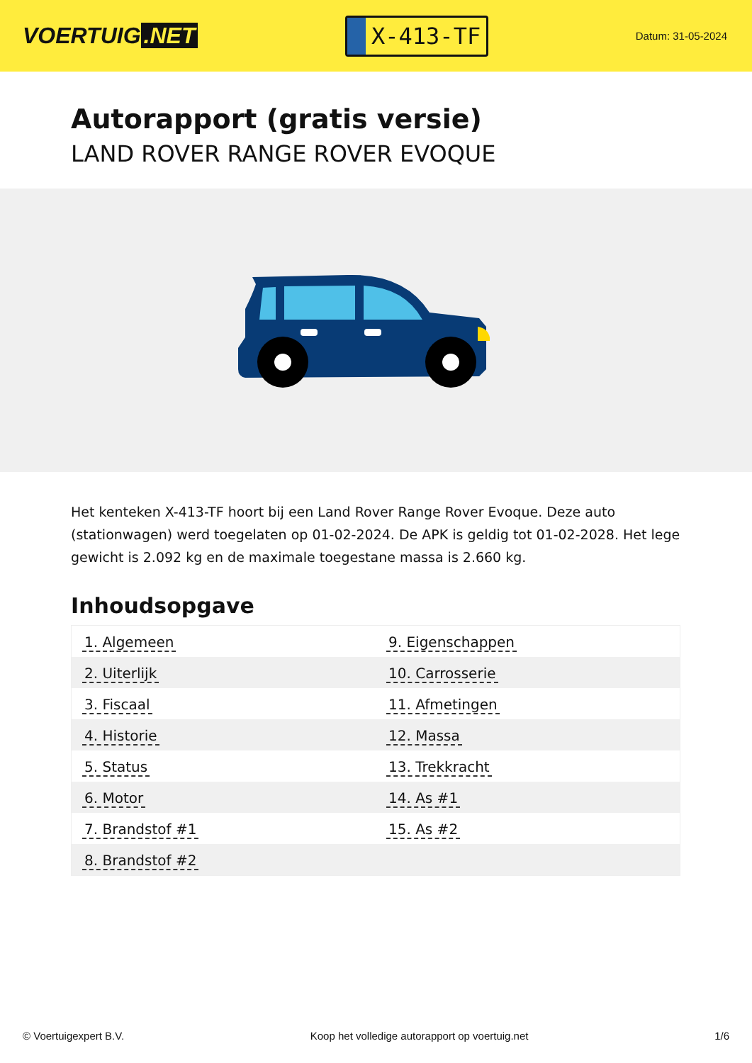VOERTUIG.NET
X-413-TF
Datum: 31-05-2024
Autorapport (gratis versie)
LAND ROVER RANGE ROVER EVOQUE
Het kenteken X-413-TF hoort bij een Land Rover Range Rover Evoque. Deze auto (stationwagen) werd toegelaten op 01-02-2024. De APK is geldig tot 01-02-2028. Het lege gewicht is 2.092 kg en de maximale toegestane massa is 2.660 kg.
Inhoudsopgave
| 1. Algemeen | 9. Eigenschappen |
| 2. Uiterlijk | 10. Carrosserie |
| 3. Fiscaal | 11. Afmetingen |
| 4. Historie | 12. Massa |
| 5. Status | 13. Trekkracht |
| 6. Motor | 14. As #1 |
| 7. Brandstof #1 | 15. As #2 |
| 8. Brandstof #2 | |
© Voertuigexpert B.V. Koop het volledige autorapport op voertuig.net
1/6